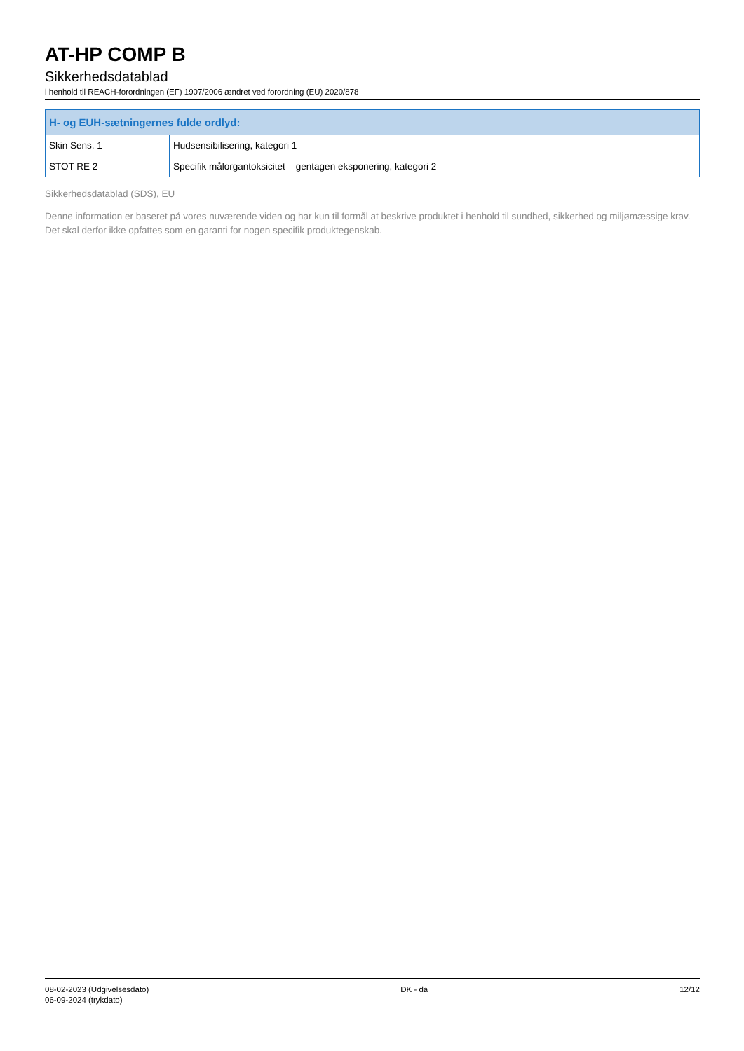AT-HP COMP B
Sikkerhedsdatablad
i henhold til REACH-forordningen (EF) 1907/2006 ændret ved forordning (EU) 2020/878
| H- og EUH-sætningernes fulde ordlyd: | |
| --- | --- |
| Skin Sens. 1 | Hudsensibilisering, kategori 1 |
| STOT RE 2 | Specifik målorgantoksicitet – gentagen eksponering, kategori 2 |
Sikkerhedsdatablad (SDS), EU
Denne information er baseret på vores nuværende viden og har kun til formål at beskrive produktet i henhold til sundhed, sikkerhed og miljømæssige krav. Det skal derfor ikke opfattes som en garanti for nogen specifik produktegenskab.
08-02-2023 (Udgivelsesdato)
06-09-2024 (trykdato)
DK - da 12/12